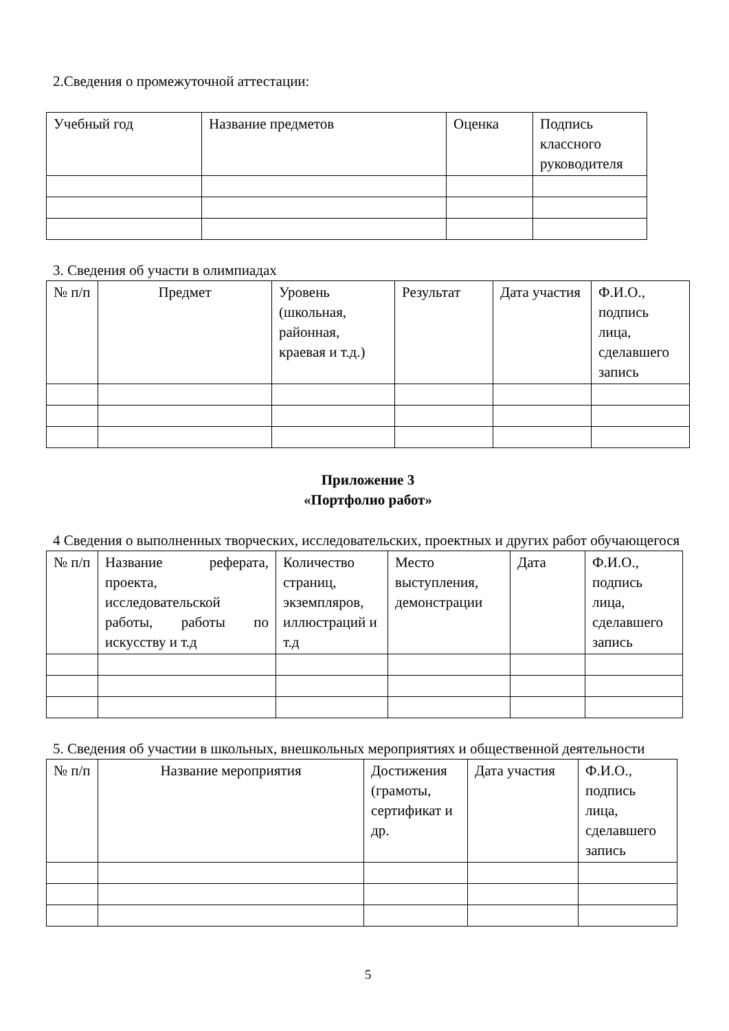2.Сведения о промежуточной аттестации:
| Учебный год | Название предметов | Оценка | Подпись классного руководителя |
3. Сведения об участи в олимпиадах
| № п/п | Предмет | Уровень (школьная, районная, краевая и т.д.) | Результат | Дата участия | Ф.И.О., подпись лица, сделавшего запись |
Приложение 3
«Портфолио работ»
4 Сведения о выполненных творческих, исследовательских, проектных и других работ обучающегося
| № п/п | Название реферата, проекта, исследовательской работы, работы по искусству и т.д | Количество страниц, экземпляров, иллюстраций и т.д | Место выступления, демонстрации | Дата | Ф.И.О., подпись лица, сделавшего запись |
5. Сведения об участии в школьных, внешкольных мероприятиях и общественной деятельности
| № п/п | Название мероприятия | Достижения (грамоты, сертификат и др. | Дата участия | Ф.И.О., подпись лица, сделавшего запись |
5